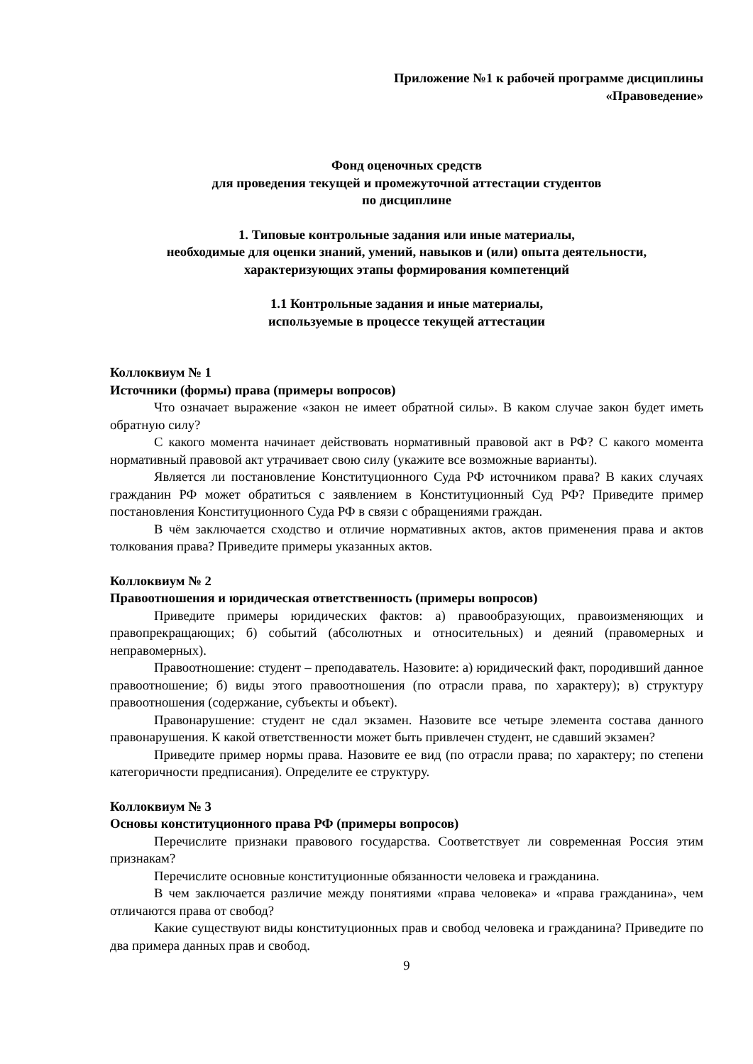Приложение №1 к рабочей программе дисциплины
«Правоведение»
Фонд оценочных средств
для проведения текущей и промежуточной аттестации студентов
по дисциплине
1. Типовые контрольные задания или иные материалы,
необходимые для оценки знаний, умений, навыков и (или) опыта деятельности,
характеризующих этапы формирования компетенций
1.1 Контрольные задания и иные материалы,
используемые в процессе текущей аттестации
Коллоквиум № 1
Источники (формы) права (примеры вопросов)
Что означает выражение «закон не имеет обратной силы». В каком случае закон будет иметь обратную силу?
С какого момента начинает действовать нормативный правовой акт в РФ? С какого момента нормативный правовой акт утрачивает свою силу (укажите все возможные варианты).
Является ли постановление Конституционного Суда РФ источником права? В каких случаях гражданин РФ может обратиться с заявлением в Конституционный Суд РФ? Приведите пример постановления Конституционного Суда РФ в связи с обращениями граждан.
В чём заключается сходство и отличие нормативных актов, актов применения права и актов толкования права? Приведите примеры указанных актов.
Коллоквиум № 2
Правоотношения и юридическая ответственность (примеры вопросов)
Приведите примеры юридических фактов: а) правообразующих, правоизменяющих и правопрекращающих; б) событий (абсолютных и относительных) и деяний (правомерных и неправомерных).
Правоотношение: студент – преподаватель. Назовите: а) юридический факт, породивший данное правоотношение; б) виды этого правоотношения (по отрасли права, по характеру); в) структуру правоотношения (содержание, субъекты и объект).
Правонарушение: студент не сдал экзамен. Назовите все четыре элемента состава данного правонарушения. К какой ответственности может быть привлечен студент, не сдавший экзамен?
Приведите пример нормы права. Назовите ее вид (по отрасли права; по характеру; по степени категоричности предписания). Определите ее структуру.
Коллоквиум № 3
Основы конституционного права РФ (примеры вопросов)
Перечислите признаки правового государства. Соответствует ли современная Россия этим признакам?
Перечислите основные конституционные обязанности человека и гражданина.
В чем заключается различие между понятиями «права человека» и «права гражданина», чем отличаются права от свобод?
Какие существуют виды конституционных прав и свобод человека и гражданина? Приведите по два примера данных прав и свобод.
9